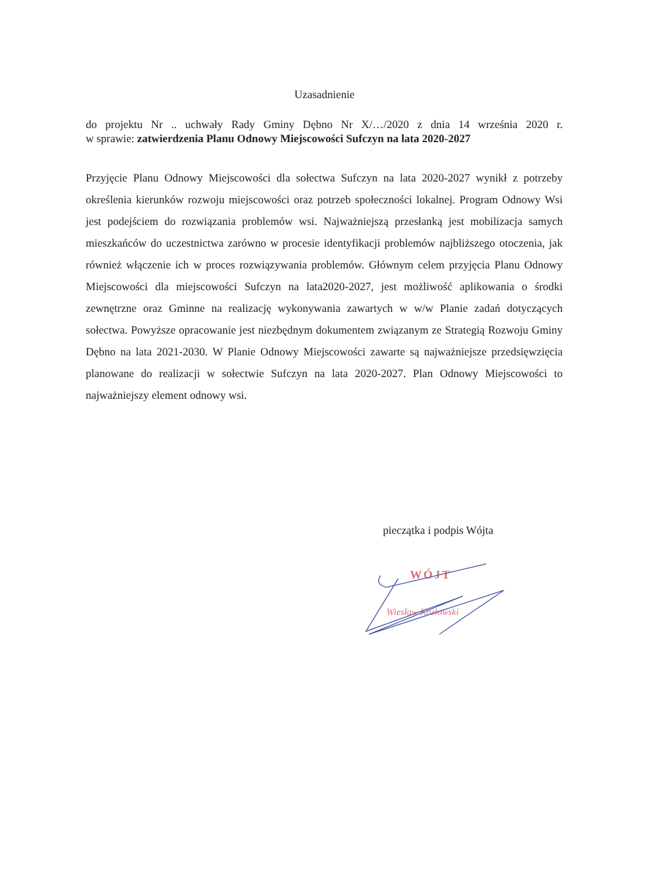Uzasadnienie
do projektu Nr .. uchwały Rady Gminy Dębno Nr X/…/2020 z dnia 14 września 2020 r.
w sprawie: zatwierdzenia Planu Odnowy Miejscowości Sufczyn na lata 2020-2027
Przyjęcie Planu Odnowy Miejscowości dla sołectwa Sufczyn na lata 2020-2027 wynikł z potrzeby określenia kierunków rozwoju miejscowości oraz potrzeb społeczności lokalnej. Program Odnowy Wsi jest podejściem do rozwiązania problemów wsi. Najważniejszą przesłanką jest mobilizacja samych mieszkańców do uczestnictwa zarówno w procesie identyfikacji problemów najbliższego otoczenia, jak również włączenie ich w proces rozwiązywania problemów. Głównym celem przyjęcia Planu Odnowy Miejscowości dla miejscowości Sufczyn na lata2020-2027, jest możliwość aplikowania o środki zewnętrzne oraz Gminne na realizację wykonywania zawartych w w/w Planie zadań dotyczących sołectwa. Powyższe opracowanie jest niezbędnym dokumentem związanym ze Strategią Rozwoju Gminy Dębno na lata 2021-2030. W Planie Odnowy Miejscowości zawarte są najważniejsze przedsięwzięcia planowane do realizacji w sołectwie Sufczyn na lata 2020-2027. Plan Odnowy Miejscowości to najważniejszy element odnowy wsi.
pieczątka i podpis Wójta
WÓJT
Wiesław Kozłowski